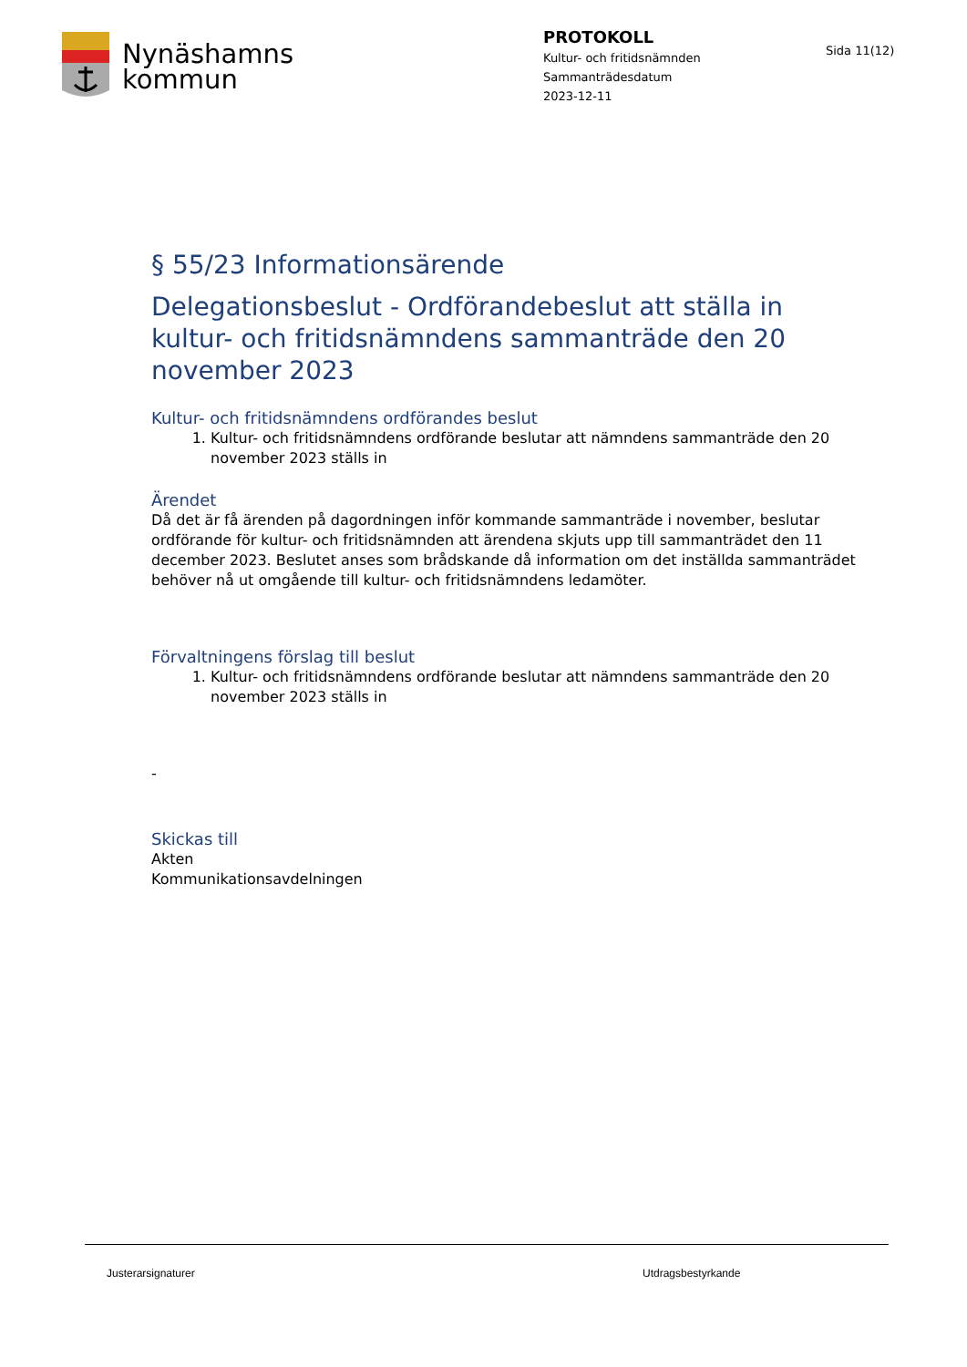Nynäshamns
kommun
PROTOKOLL
Kultur- och fritidsnämnden
Sammanträdesdatum
2023-12-11
Sida 11(12)
§ 55/23 Informationsärende
Delegationsbeslut - Ordförandebeslut att ställa in kultur- och fritidsnämndens sammanträde den 20 november 2023
Kultur- och fritidsnämndens ordförandes beslut
1. Kultur- och fritidsnämndens ordförande beslutar att nämndens sammanträde den 20 november 2023 ställs in
Ärendet
Då det är få ärenden på dagordningen inför kommande sammanträde i november, beslutar ordförande för kultur- och fritidsnämnden att ärendena skjuts upp till sammanträdet den 11 december 2023. Beslutet anses som brådskande då information om det inställda sammanträdet behöver nå ut omgående till kultur- och fritidsnämndens ledamöter.
Förvaltningens förslag till beslut
1. Kultur- och fritidsnämndens ordförande beslutar att nämndens sammanträde den 20 november 2023 ställs in
-
Skickas till
Akten
Kommunikationsavdelningen
Justerarsignaturer Utdragsbestyrkande